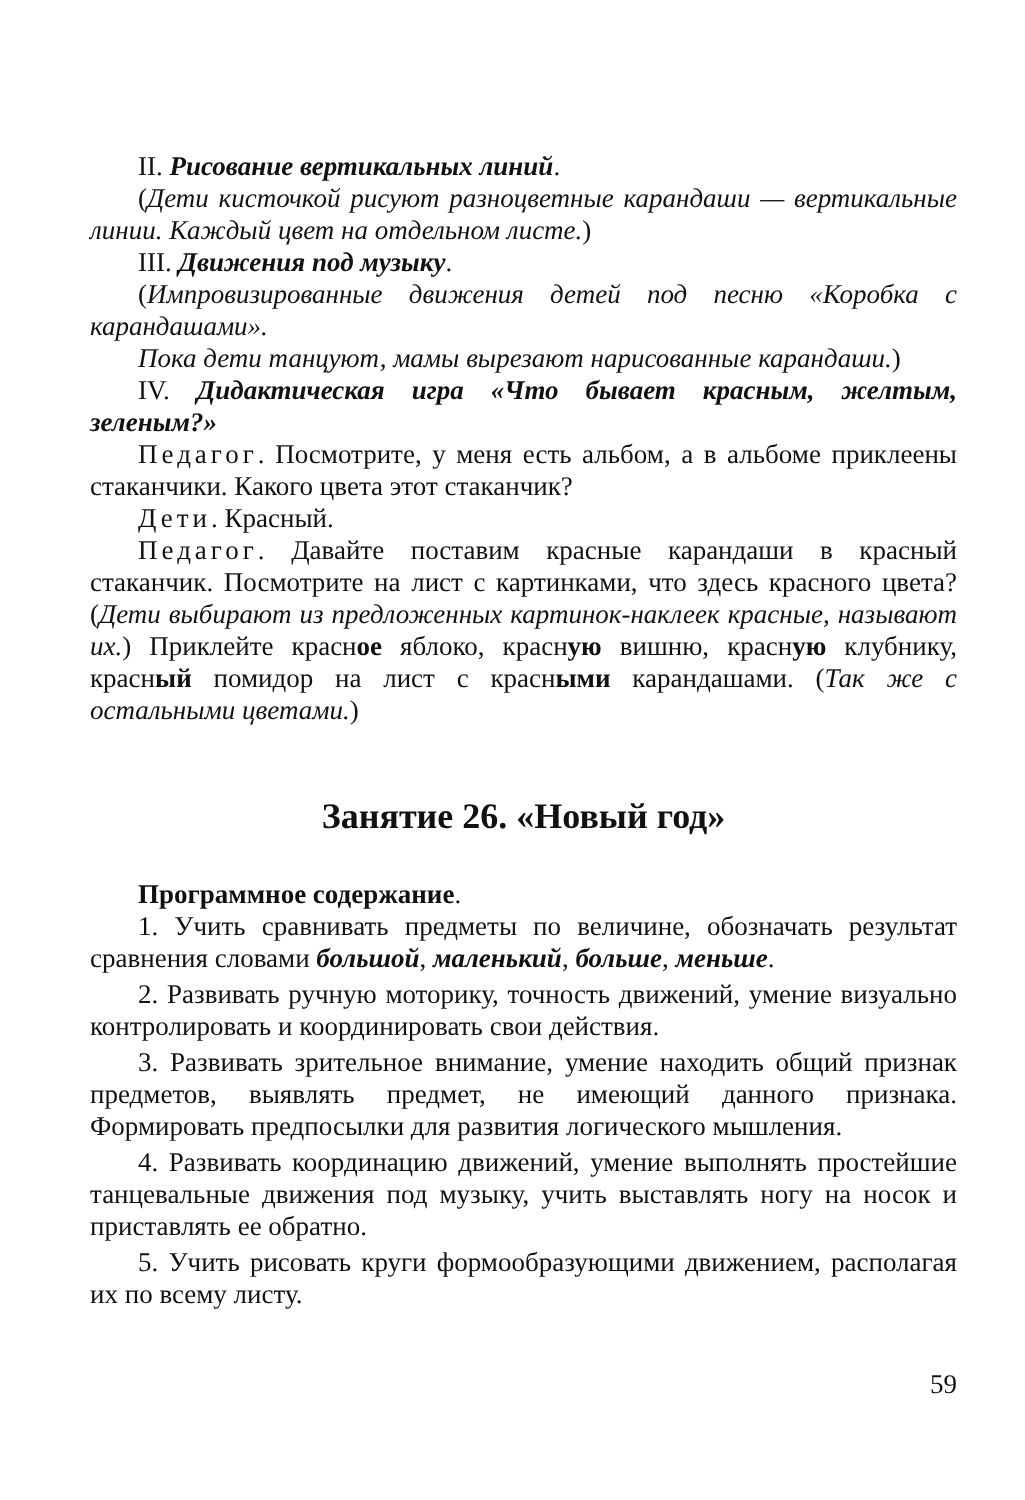II. Рисование вертикальных линий.
(Дети кисточкой рисуют разноцветные карандаши — вертикальные линии. Каждый цвет на отдельном листе.)
III. Движения под музыку.
(Импровизированные движения детей под песню «Коробка с карандашами».
Пока дети танцуют, мамы вырезают нарисованные карандаши.)
IV. Дидактическая игра «Что бывает красным, желтым, зеленым?»
Педагог. Посмотрите, у меня есть альбом, а в альбоме приклеены стаканчики. Какого цвета этот стаканчик?
Дети. Красный.
Педагог. Давайте поставим красные карандаши в красный стаканчик. Посмотрите на лист с картинками, что здесь красного цвета? (Дети выбирают из предложенных картинок-наклеек красные, называют их.) Приклейте красное яблоко, красную вишню, красную клубнику, красный помидор на лист с красными карандашами. (Так же с остальными цветами.)
Занятие 26. «Новый год»
Программное содержание.
1. Учить сравнивать предметы по величине, обозначать результат сравнения словами большой, маленький, больше, меньше.
2. Развивать ручную моторику, точность движений, умение визуально контролировать и координировать свои действия.
3. Развивать зрительное внимание, умение находить общий признак предметов, выявлять предмет, не имеющий данного признака. Формировать предпосылки для развития логического мышления.
4. Развивать координацию движений, умение выполнять простейшие танцевальные движения под музыку, учить выставлять ногу на носок и приставлять ее обратно.
5. Учить рисовать круги формообразующими движением, располагая их по всему листу.
59